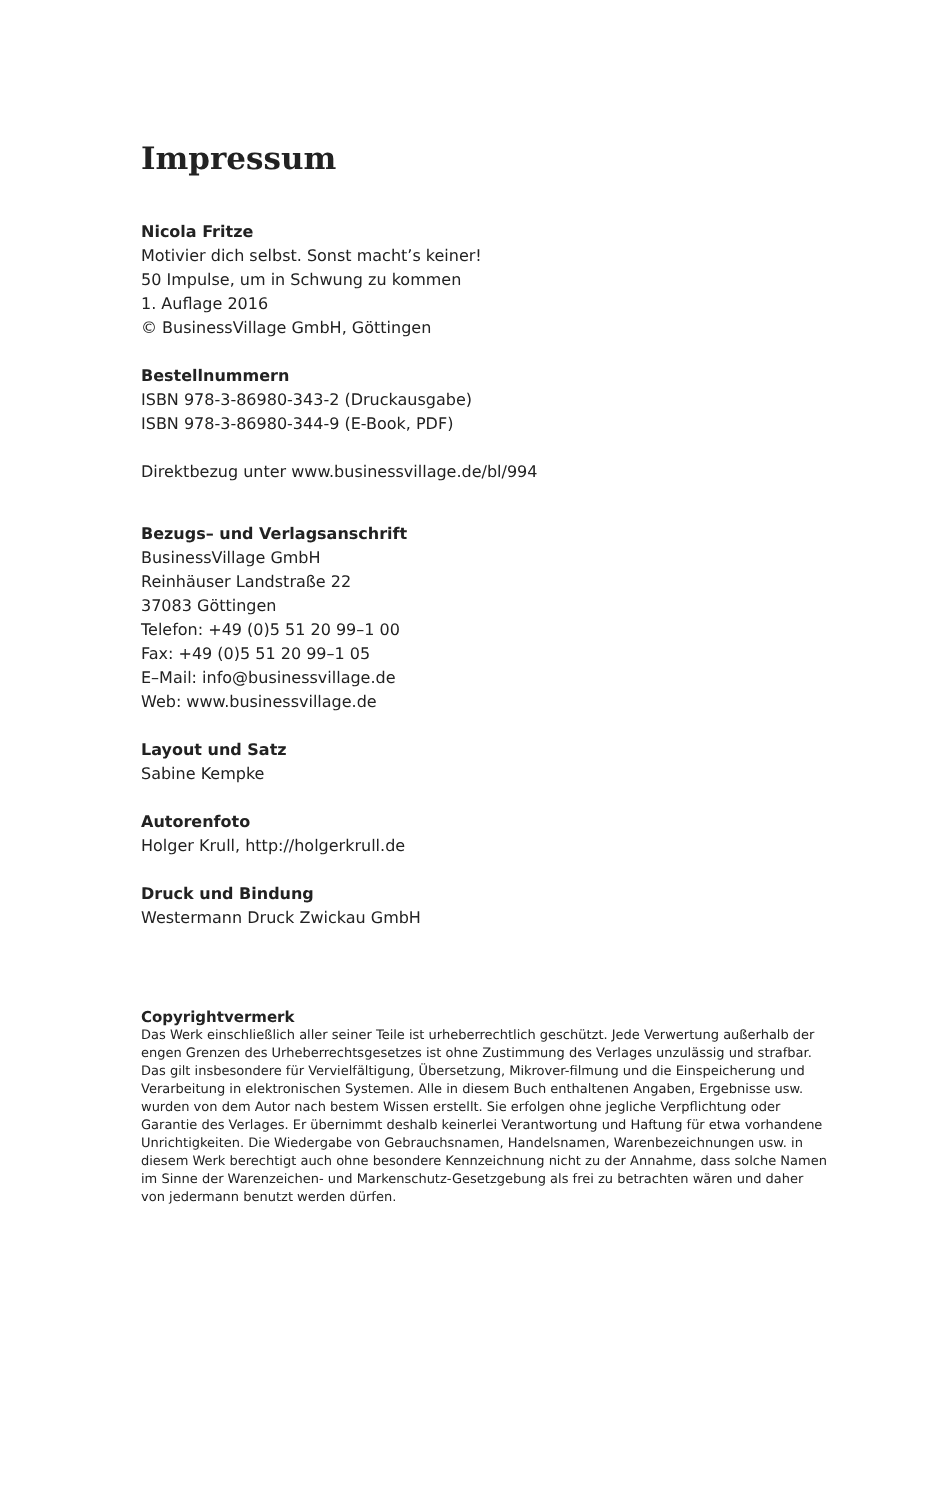Impressum
Nicola Fritze
Motivier dich selbst. Sonst macht’s keiner!
50 Impulse, um in Schwung zu kommen
1. Auflage 2016
© BusinessVillage GmbH, Göttingen
Bestellnummern
ISBN 978-3-86980-343-2 (Druckausgabe)
ISBN 978-3-86980-344-9 (E-Book, PDF)
Direktbezug unter www.businessvillage.de/bl/994
Bezugs– und Verlagsanschrift
BusinessVillage GmbH
Reinhäuser Landstraße 22
37083 Göttingen
Telefon: +49 (0)5 51 20 99–1 00
Fax: +49 (0)5 51 20 99–1 05
E–Mail: info@businessvillage.de
Web: www.businessvillage.de
Layout und Satz
Sabine Kempke
Autorenfoto
Holger Krull, http://holgerkrull.de
Druck und Bindung
Westermann Druck Zwickau GmbH
Copyrightvermerk
Das Werk einschließlich aller seiner Teile ist urheberrechtlich geschützt. Jede Verwertung außerhalb der engen Grenzen des Urheberrechtsgesetzes ist ohne Zustimmung des Verlages unzulässig und strafbar. Das gilt insbesondere für Vervielfältigung, Übersetzung, Mikrover-filmung und die Einspeicherung und Verarbeitung in elektronischen Systemen. Alle in diesem Buch enthaltenen Angaben, Ergebnisse usw. wurden von dem Autor nach bestem Wissen erstellt. Sie erfolgen ohne jegliche Verpflichtung oder Garantie des Verlages. Er übernimmt deshalb keinerlei Verantwortung und Haftung für etwa vorhandene Unrichtigkeiten. Die Wiedergabe von Gebrauchsnamen, Handelsnamen, Warenbezeichnungen usw. in diesem Werk berechtigt auch ohne besondere Kennzeichnung nicht zu der Annahme, dass solche Namen im Sinne der Warenzeichen- und Markenschutz-Gesetzgebung als frei zu betrachten wären und daher von jedermann benutzt werden dürfen.